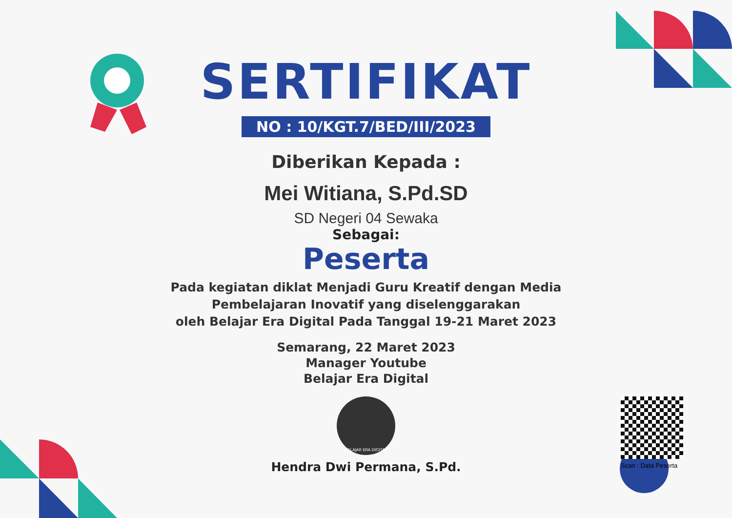SERTIFIKAT
NO : 10/KGT.7/BED/III/2023
Diberikan Kepada :
Mei Witiana, S.Pd.SD
SD Negeri 04 Sewaka
Sebagai:
Peserta
Pada kegiatan diklat Menjadi Guru Kreatif dengan Media
Pembelajaran Inovatif yang diselenggarakan
oleh Belajar Era Digital Pada Tanggal 19-21 Maret 2023
Semarang, 22 Maret 2023
Manager Youtube
Belajar Era Digital
BELAJAR ERA DIGITAL
Hendra Dwi Permana, S.Pd.
Scan : Data Peserta